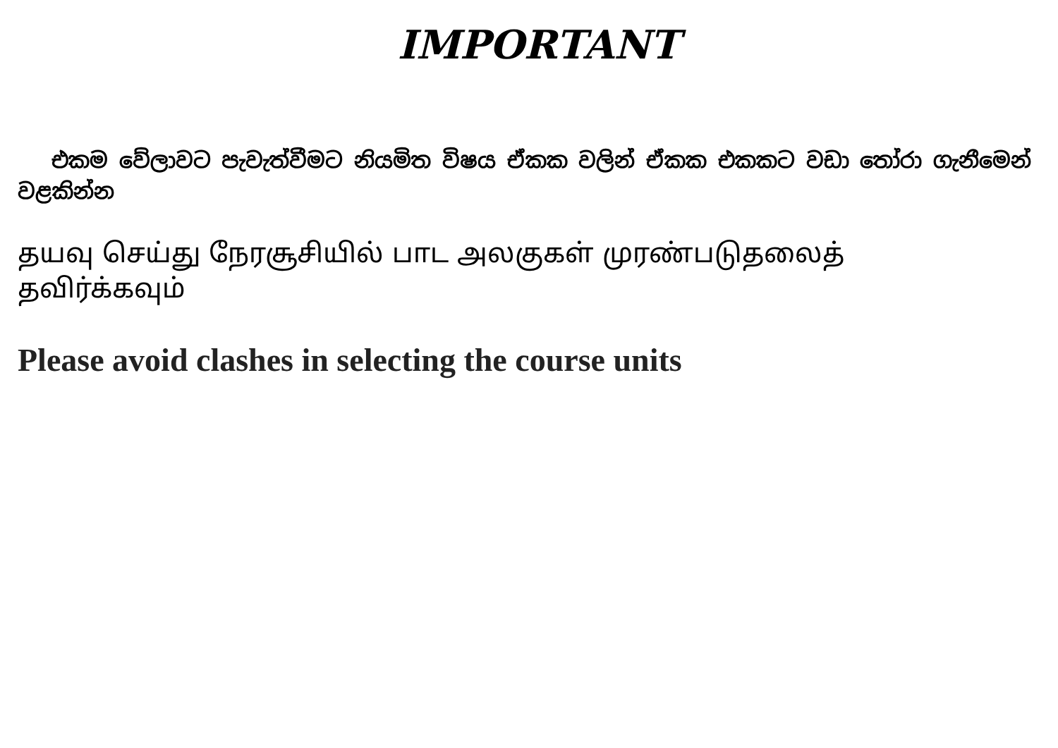IMPORTANT
එකම වේලාවට පැවැත්වීමට නියමිත විෂය ඒකක වලින් ඒකක එකකට වඩා තෝරා ගැනීමෙන් වළකින්න
தயவு செய்து நேரசூசியில் பாட அலகுகள் முரண்படுதலைத் தவிர்க்கவும்
Please avoid clashes in selecting the course units